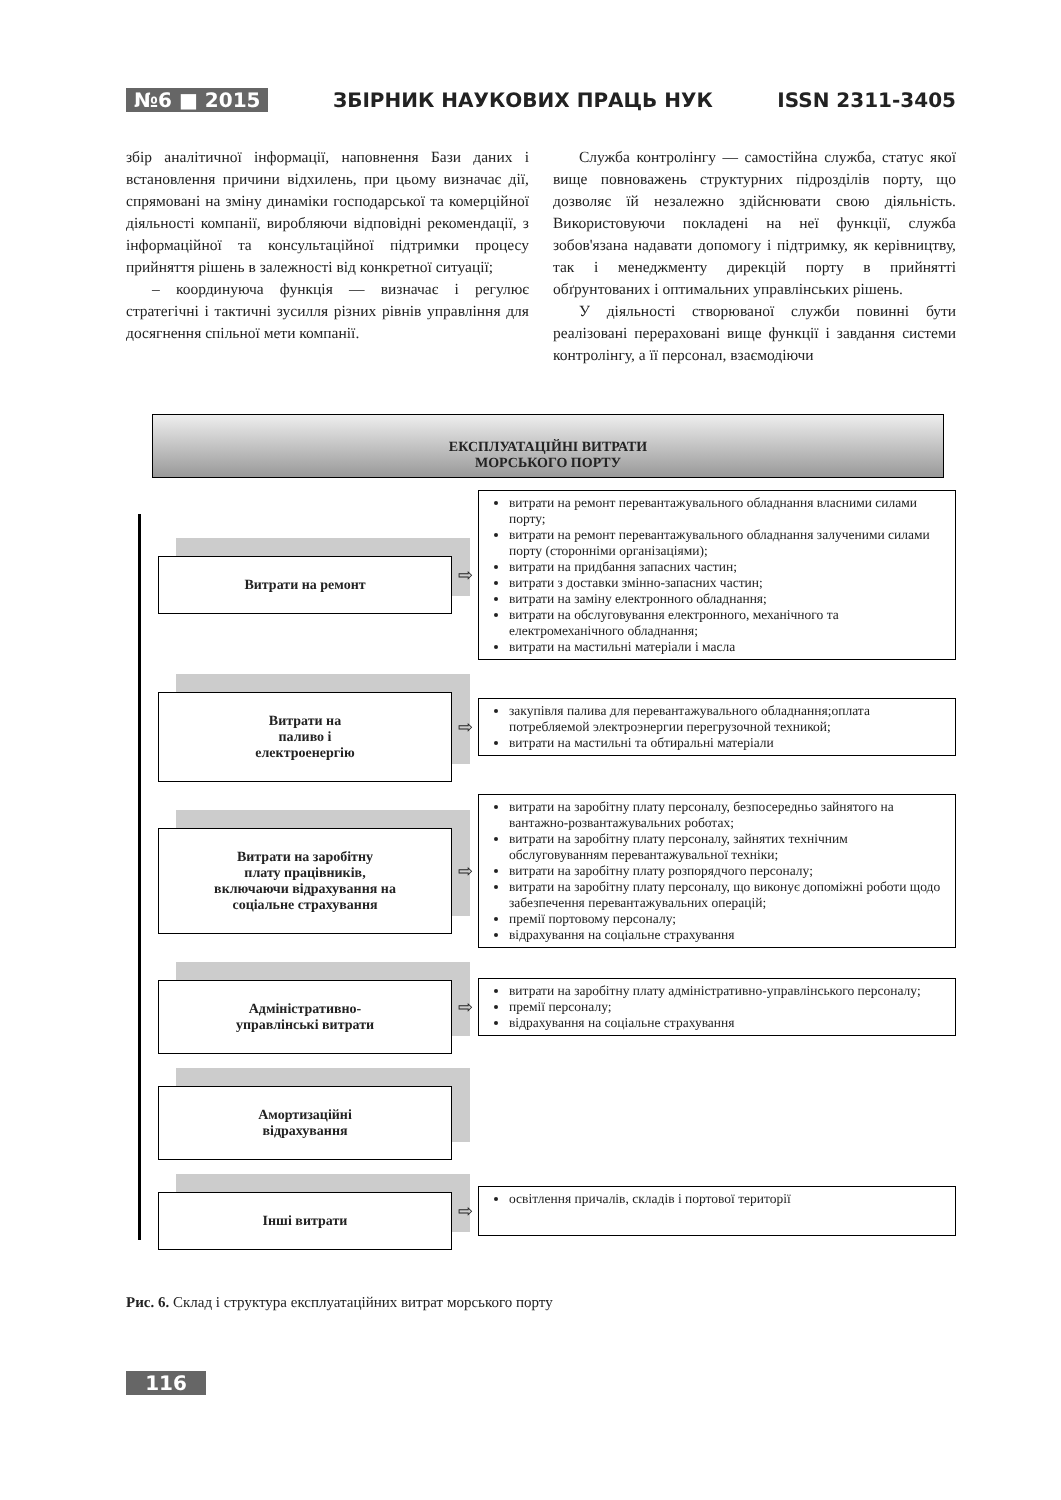№6 ■ 2015 ЗБІРНИК НАУКОВИХ ПРАЦЬ НУК ISSN 2311-3405
збір аналітичної інформації, наповнення Бази даних і встановлення причини відхилень, при цьому визначає дії, спрямовані на зміну динаміки господарської та комерційної діяльності компанії, виробляючи відповідні рекомендації, з інформаційної та консультаційної підтримки процесу прийняття рішень в залежності від конкретної ситуації;
– координуюча функція — визначає і регулює стратегічні і тактичні зусилля різних рівнів управління для досягнення спільної мети компанії.
Служба контролінгу — самостійна служба, статус якої вище повноважень структурних підрозділів порту, що дозволяє їй незалежно здійснювати свою діяльність. Використовуючи покладені на неї функції, служба зобов'язана надавати допомогу і підтримку, як керівництву, так і менеджменту дирекцій порту в прийнятті обґрунтованих і оптимальних управлінських рішень.
У діяльності створюваної служби повинні бути реалізовані перераховані вище функції і завдання системи контролінгу, а її персонал, взаємодіючи
ЕКСПЛУАТАЦІЙНІ ВИТРАТИ
МОРСЬКОГО ПОРТУ
Витрати на ремонт
⇨
витрати на ремонт перевантажувального обладнання власними силами порту;
витрати на ремонт перевантажувального обладнання залученими силами порту (сторонніми організаціями);
витрати на придбання запасних частин;
витрати з доставки змінно-запасних частин;
витрати на заміну електронного обладнання;
витрати на обслуговування електронного, механічного та електромеханічного обладнання;
витрати на мастильні матеріали і масла
Витрати на
паливо і
електроенергію
⇨
закупівля палива для перевантажувального обладнання;оплата потребляемой электроэнергии перегрузочной техникой;
витрати на мастильні та обтиральні матеріали
Витрати на заробітну
плату працівників,
включаючи відрахування на
соціальне страхування
⇨
витрати на заробітну плату персоналу, безпосередньо зайнятого на вантажно-розвантажувальних роботах;
витрати на заробітну плату персоналу, зайнятих технічним обслуговуванням перевантажувальної техніки;
витрати на заробітну плату розпорядчого персоналу;
витрати на заробітну плату персоналу, що виконує допоміжні роботи щодо забезпечення перевантажувальних операцій;
премії портовому персоналу;
відрахування на соціальне страхування
Адміністративно-
управлінські витрати
⇨
витрати на заробітну плату адміністративно-управлінського персоналу;
премії персоналу;
відрахування на соціальне страхування
Амортизаційні
відрахування
Інші витрати
⇨
освітлення причалів, складів і портової території
Рис. 6. Склад і структура експлуатаційних витрат морського порту
116